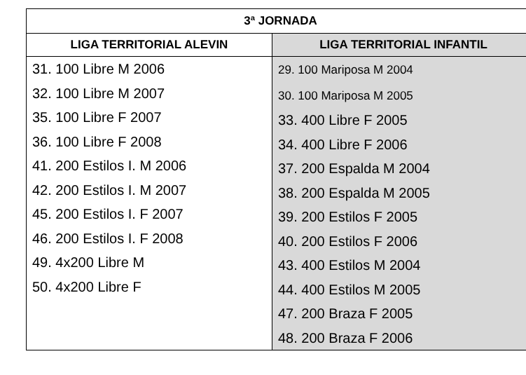| 3ª JORNADA | |
| --- | --- |
| LIGA TERRITORIAL ALEVIN | LIGA TERRITORIAL INFANTIL |
| 31. 100 Libre M 2006 32. 100 Libre M 2007 35. 100 Libre F 2007 36. 100 Libre F 2008 41. 200 Estilos I. M 2006 42. 200 Estilos I. M 2007 45. 200 Estilos I. F 2007 46. 200 Estilos I. F 2008 49. 4x200 Libre M 50. 4x200 Libre F | 29. 100 Mariposa M 2004 30. 100 Mariposa M 2005 33. 400 Libre F 2005 34. 400 Libre F 2006 37. 200 Espalda M 2004 38. 200 Espalda M 2005 39. 200 Estilos F 2005 40. 200 Estilos F 2006 43. 400 Estilos M 2004 44. 400 Estilos M 2005 47. 200 Braza F 2005 48. 200 Braza F 2006 |